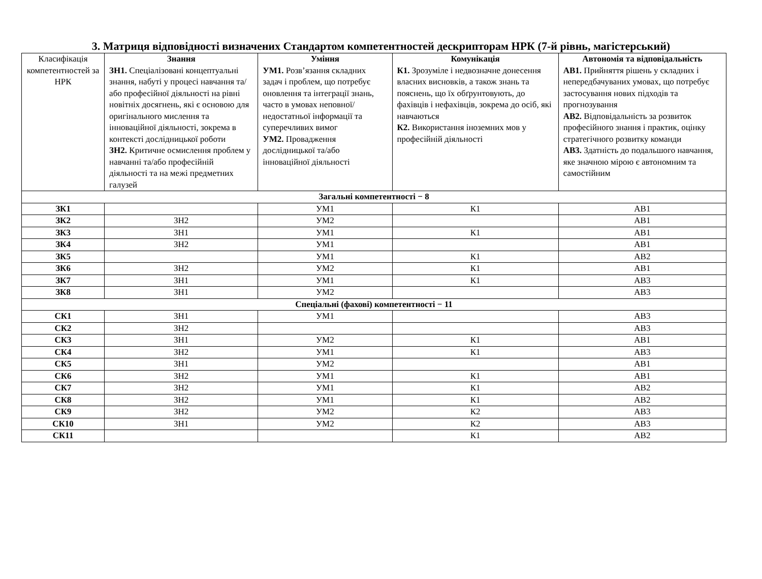3. Матриця відповідності визначених Стандартом компетентностей дескрипторам НРК (7-й рівнь, магістерський)
| Класифікація компетентностей за НРК | Знання ЗН1. Спеціалізовані концептуальні знання, набуті у процесі навчання та/або професійної діяльності на рівні новітніх досягнень, які є основою для оригінального мислення та інноваційної діяльності, зокрема в контексті дослідницької роботи ЗН2. Критичне осмислення проблем у навчанні та/або професійній діяльності та на межі предметних галузей | Уміння УМ1. Розв’язання складних задач і проблем, що потребує оновлення та інтеграції знань, часто в умовах неповної/недостатньої інформації та суперечливих вимог УМ2. Провадження дослідницької та/або інноваційної діяльності | Комунікація К1. Зрозуміле і недвозначне донесення власних висновків, а також знань та пояснень, що їх обґрунтовують, до фахівців і нефахівців, зокрема до осіб, які навчаються К2. Використання іноземних мов у професійній діяльності | Автономія та відповідальність АВ1. Прийняття рішень у складних і непередбачуваних умовах, що потребує застосування нових підходів та прогнозування АВ2. Відповідальність за розвиток професійного знання і практик, оцінку стратегічного розвитку команди АВ3. Здатність до подальшого навчання, яке значною мірою є автономним та самостійним |
| Загальні компетентності − 8 | | | | |
| ЗК1 | | УМ1 | К1 | АВ1 |
| ЗК2 | ЗН2 | УМ2 | | АВ1 |
| ЗК3 | ЗН1 | УМ1 | К1 | АВ1 |
| ЗК4 | ЗН2 | УМ1 | | АВ1 |
| ЗК5 | | УМ1 | К1 | АВ2 |
| ЗК6 | ЗН2 | УМ2 | К1 | АВ1 |
| ЗК7 | ЗН1 | УМ1 | К1 | АВ3 |
| ЗК8 | ЗН1 | УМ2 | | АВ3 |
| Спеціальні (фахові) компетентності − 11 | | | | |
| СК1 | ЗН1 | УМ1 | | АВ3 |
| СК2 | ЗН2 | | | АВ3 |
| СК3 | ЗН1 | УМ2 | К1 | АВ1 |
| СК4 | ЗН2 | УМ1 | К1 | АВ3 |
| СК5 | ЗН1 | УМ2 | | АВ1 |
| СК6 | ЗН2 | УМ1 | К1 | АВ1 |
| СК7 | ЗН2 | УМ1 | К1 | АВ2 |
| СК8 | ЗН2 | УМ1 | К1 | АВ2 |
| СК9 | ЗН2 | УМ2 | К2 | АВ3 |
| СК10 | ЗН1 | УМ2 | К2 | АВ3 |
| СК11 | | | К1 | АВ2 |